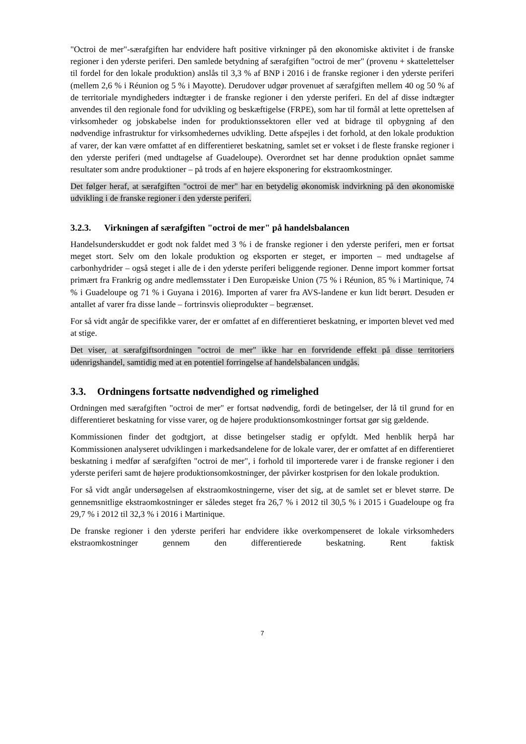"Octroi de mer"-særafgiften har endvidere haft positive virkninger på den økonomiske aktivitet i de franske regioner i den yderste periferi. Den samlede betydning af særafgiften "octroi de mer" (provenu + skattelettelser til fordel for den lokale produktion) anslås til 3,3 % af BNP i 2016 i de franske regioner i den yderste periferi (mellem 2,6 % i Réunion og 5 % i Mayotte). Derudover udgør provenuet af særafgiften mellem 40 og 50 % af de territoriale myndigheders indtægter i de franske regioner i den yderste periferi. En del af disse indtægter anvendes til den regionale fond for udvikling og beskæftigelse (FRPE), som har til formål at lette oprettelsen af virksomheder og jobskabelse inden for produktionssektoren eller ved at bidrage til opbygning af den nødvendige infrastruktur for virksomhedernes udvikling. Dette afspejles i det forhold, at den lokale produktion af varer, der kan være omfattet af en differentieret beskatning, samlet set er vokset i de fleste franske regioner i den yderste periferi (med undtagelse af Guadeloupe). Overordnet set har denne produktion opnået samme resultater som andre produktioner – på trods af en højere eksponering for ekstraomkostninger.
Det følger heraf, at særafgiften "octroi de mer" har en betydelig økonomisk indvirkning på den økonomiske udvikling i de franske regioner i den yderste periferi.
3.2.3. Virkningen af særafgiften "octroi de mer" på handelsbalancen
Handelsunderskuddet er godt nok faldet med 3 % i de franske regioner i den yderste periferi, men er fortsat meget stort. Selv om den lokale produktion og eksporten er steget, er importen – med undtagelse af carbonhydrider – også steget i alle de i den yderste periferi beliggende regioner. Denne import kommer fortsat primært fra Frankrig og andre medlemsstater i Den Europæiske Union (75 % i Réunion, 85 % i Martinique, 74 % i Guadeloupe og 71 % i Guyana i 2016). Importen af varer fra AVS-landene er kun lidt berørt. Desuden er antallet af varer fra disse lande – fortrinsvis olieprodukter – begrænset.
For så vidt angår de specifikke varer, der er omfattet af en differentieret beskatning, er importen blevet ved med at stige.
Det viser, at særafgiftsordningen "octroi de mer" ikke har en forvridende effekt på disse territoriers udenrigshandel, samtidig med at en potentiel forringelse af handelsbalancen undgås.
3.3. Ordningens fortsatte nødvendighed og rimelighed
Ordningen med særafgiften "octroi de mer" er fortsat nødvendig, fordi de betingelser, der lå til grund for en differentieret beskatning for visse varer, og de højere produktionsomkostninger fortsat gør sig gældende.
Kommissionen finder det godtgjort, at disse betingelser stadig er opfyldt. Med henblik herpå har Kommissionen analyseret udviklingen i markedsandelene for de lokale varer, der er omfattet af en differentieret beskatning i medfør af særafgiften "octroi de mer", i forhold til importerede varer i de franske regioner i den yderste periferi samt de højere produktionsomkostninger, der påvirker kostprisen for den lokale produktion.
For så vidt angår undersøgelsen af ekstraomkostningerne, viser det sig, at de samlet set er blevet større. De gennemsnitlige ekstraomkostninger er således steget fra 26,7 % i 2012 til 30,5 % i 2015 i Guadeloupe og fra 29,7 % i 2012 til 32,3 % i 2016 i Martinique.
De franske regioner i den yderste periferi har endvidere ikke overkompenseret de lokale virksomheders ekstraomkostninger gennem den differentierede beskatning. Rent faktisk
7